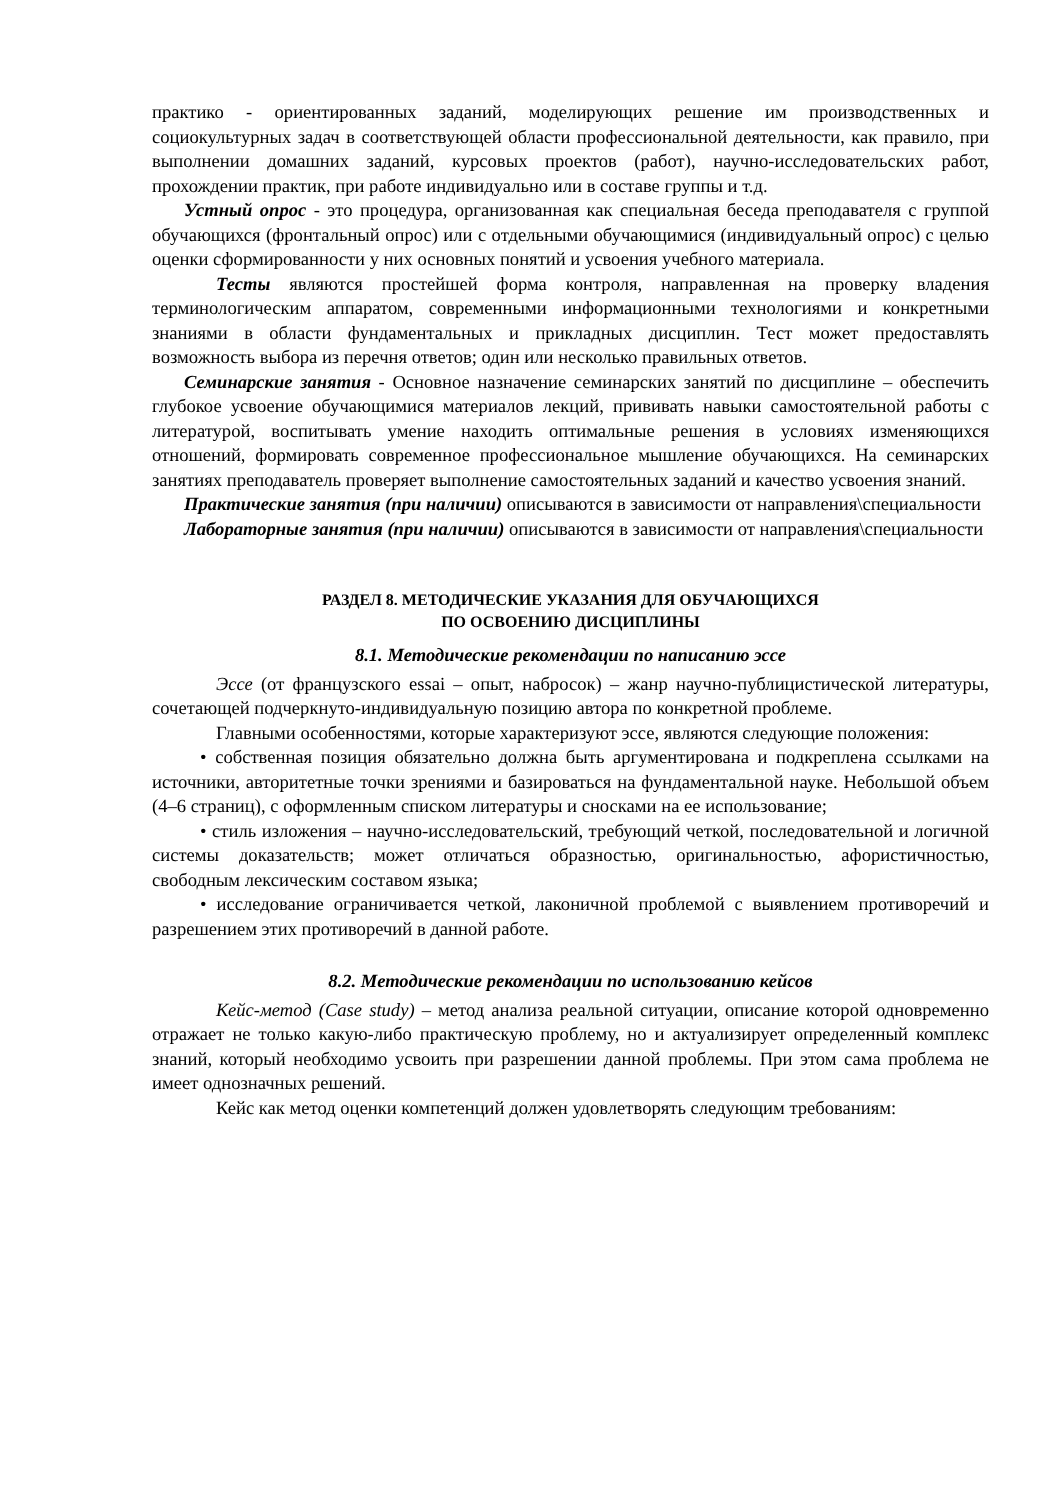практико - ориентированных заданий, моделирующих решение им производственных и социокультурных задач в соответствующей области профессиональной деятельности, как правило, при выполнении домашних заданий, курсовых проектов (работ), научно-исследовательских работ, прохождении практик, при работе индивидуально или в составе группы и т.д.
Устный опрос - это процедура, организованная как специальная беседа преподавателя с группой обучающихся (фронтальный опрос) или с отдельными обучающимися (индивидуальный опрос) с целью оценки сформированности у них основных понятий и усвоения учебного материала.
Тесты являются простейшей форма контроля, направленная на проверку владения терминологическим аппаратом, современными информационными технологиями и конкретными знаниями в области фундаментальных и прикладных дисциплин. Тест может предоставлять возможность выбора из перечня ответов; один или несколько правильных ответов.
Семинарские занятия - Основное назначение семинарских занятий по дисциплине – обеспечить глубокое усвоение обучающимися материалов лекций, прививать навыки самостоятельной работы с литературой, воспитывать умение находить оптимальные решения в условиях изменяющихся отношений, формировать современное профессиональное мышление обучающихся. На семинарских занятиях преподаватель проверяет выполнение самостоятельных заданий и качество усвоения знаний.
Практические занятия (при наличии) описываются в зависимости от направления\специальности
Лабораторные занятия (при наличии) описываются в зависимости от направления\специальности
РАЗДЕЛ 8. МЕТОДИЧЕСКИЕ УКАЗАНИЯ ДЛЯ ОБУЧАЮЩИХСЯ
ПО ОСВОЕНИЮ ДИСЦИПЛИНЫ
8.1. Методические рекомендации по написанию эссе
Эссе (от французского essai – опыт, набросок) – жанр научно-публицистической литературы, сочетающей подчеркнуто-индивидуальную позицию автора по конкретной проблеме.
Главными особенностями, которые характеризуют эссе, являются следующие положения:
• собственная позиция обязательно должна быть аргументирована и подкреплена ссылками на источники, авторитетные точки зрениями и базироваться на фундаментальной науке. Небольшой объем (4–6 страниц), с оформленным списком литературы и сносками на ее использование;
• стиль изложения – научно-исследовательский, требующий четкой, последовательной и логичной системы доказательств; может отличаться образностью, оригинальностью, афористичностью, свободным лексическим составом языка;
• исследование ограничивается четкой, лаконичной проблемой с выявлением противоречий и разрешением этих противоречий в данной работе.
8.2. Методические рекомендации по использованию кейсов
Кейс-метод (Case study) – метод анализа реальной ситуации, описание которой одновременно отражает не только какую-либо практическую проблему, но и актуализирует определенный комплекс знаний, который необходимо усвоить при разрешении данной проблемы. При этом сама проблема не имеет однозначных решений.
Кейс как метод оценки компетенций должен удовлетворять следующим требованиям: